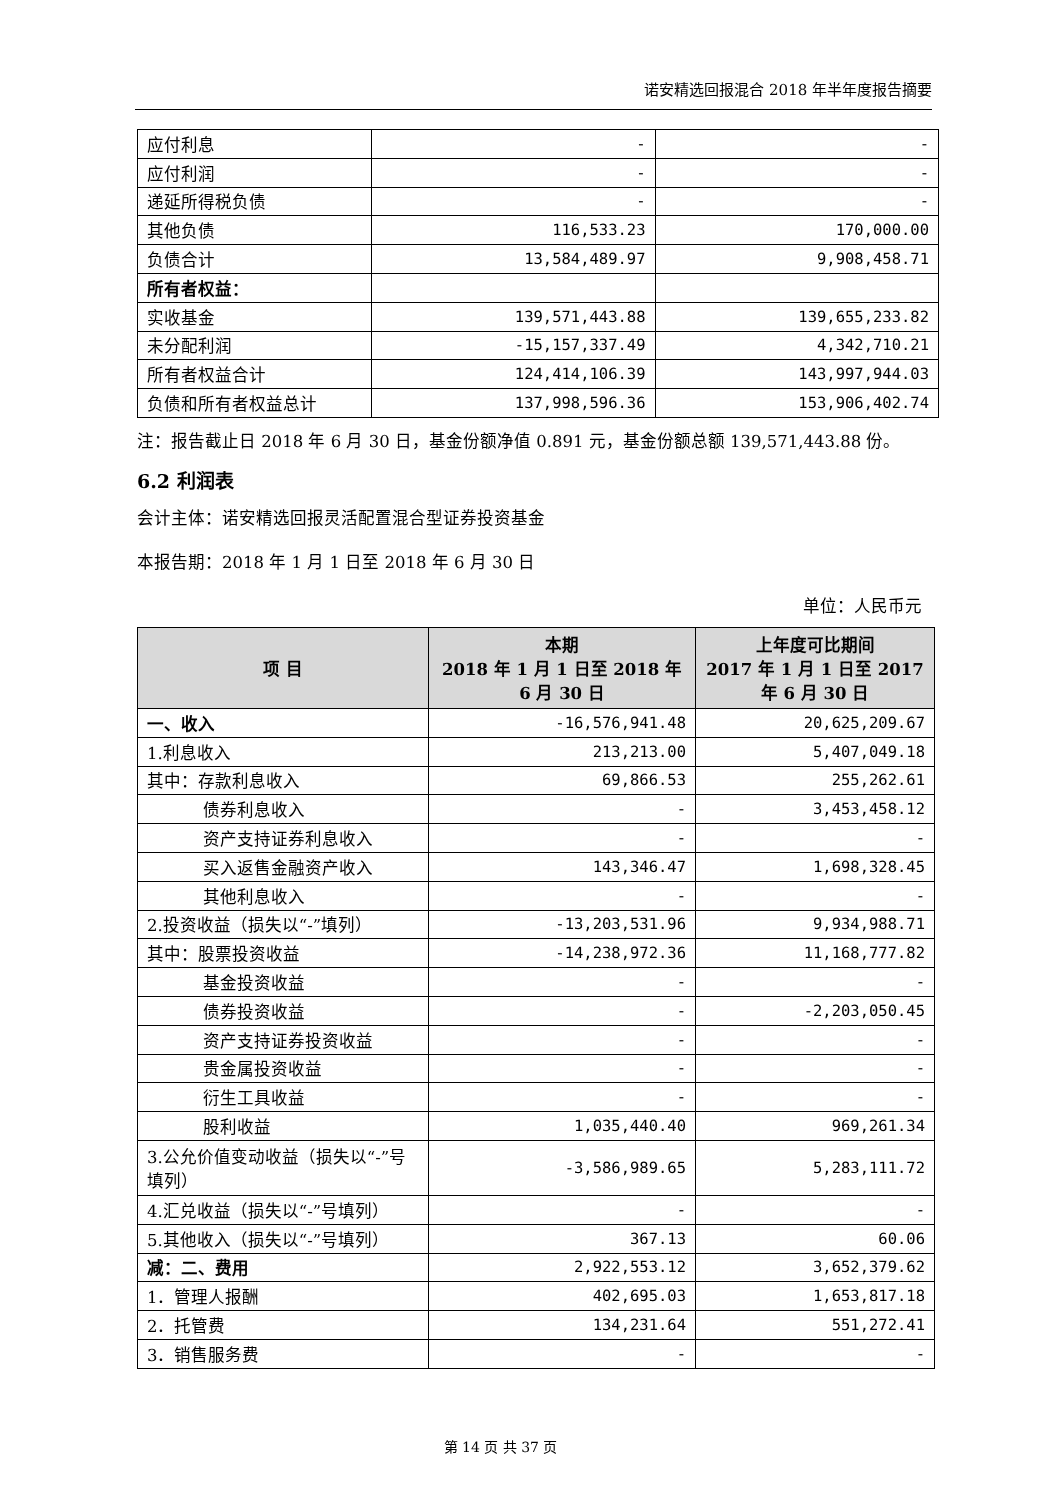诺安精选回报混合 2018 年半年度报告摘要
| 应付利息 | - | - |
| 应付利润 | - | - |
| 递延所得税负债 | - | - |
| 其他负债 | 116,533.23 | 170,000.00 |
| 负债合计 | 13,584,489.97 | 9,908,458.71 |
| 所有者权益： | | |
| 实收基金 | 139,571,443.88 | 139,655,233.82 |
| 未分配利润 | -15,157,337.49 | 4,342,710.21 |
| 所有者权益合计 | 124,414,106.39 | 143,997,944.03 |
| 负债和所有者权益总计 | 137,998,596.36 | 153,906,402.74 |
注：报告截止日 2018 年 6 月 30 日，基金份额净值 0.891 元，基金份额总额 139,571,443.88 份。
6.2 利润表
会计主体：诺安精选回报灵活配置混合型证券投资基金
本报告期：2018 年 1 月 1 日至 2018 年 6 月 30 日
单位：人民币元
| 项 目 | 本期 2018 年 1 月 1 日至 2018 年 6 月 30 日 | 上年度可比期间 2017 年 1 月 1 日至 2017 年 6 月 30 日 |
| --- | --- | --- |
| 一、收入 | -16,576,941.48 | 20,625,209.67 |
| 1.利息收入 | 213,213.00 | 5,407,049.18 |
| 其中：存款利息收入 | 69,866.53 | 255,262.61 |
| 债券利息收入 | - | 3,453,458.12 |
| 资产支持证券利息收入 | - | - |
| 买入返售金融资产收入 | 143,346.47 | 1,698,328.45 |
| 其他利息收入 | - | - |
| 2.投资收益（损失以“-”填列） | -13,203,531.96 | 9,934,988.71 |
| 其中：股票投资收益 | -14,238,972.36 | 11,168,777.82 |
| 基金投资收益 | - | - |
| 债券投资收益 | - | -2,203,050.45 |
| 资产支持证券投资收益 | - | - |
| 贵金属投资收益 | - | - |
| 衍生工具收益 | - | - |
| 股利收益 | 1,035,440.40 | 969,261.34 |
| 3.公允价值变动收益（损失以“-”号填列） | -3,586,989.65 | 5,283,111.72 |
| 4.汇兑收益（损失以“-”号填列） | - | - |
| 5.其他收入（损失以“-”号填列） | 367.13 | 60.06 |
| 减：二、费用 | 2,922,553.12 | 3,652,379.62 |
| 1．管理人报酬 | 402,695.03 | 1,653,817.18 |
| 2．托管费 | 134,231.64 | 551,272.41 |
| 3．销售服务费 | - | - |
第 14 页 共 37 页